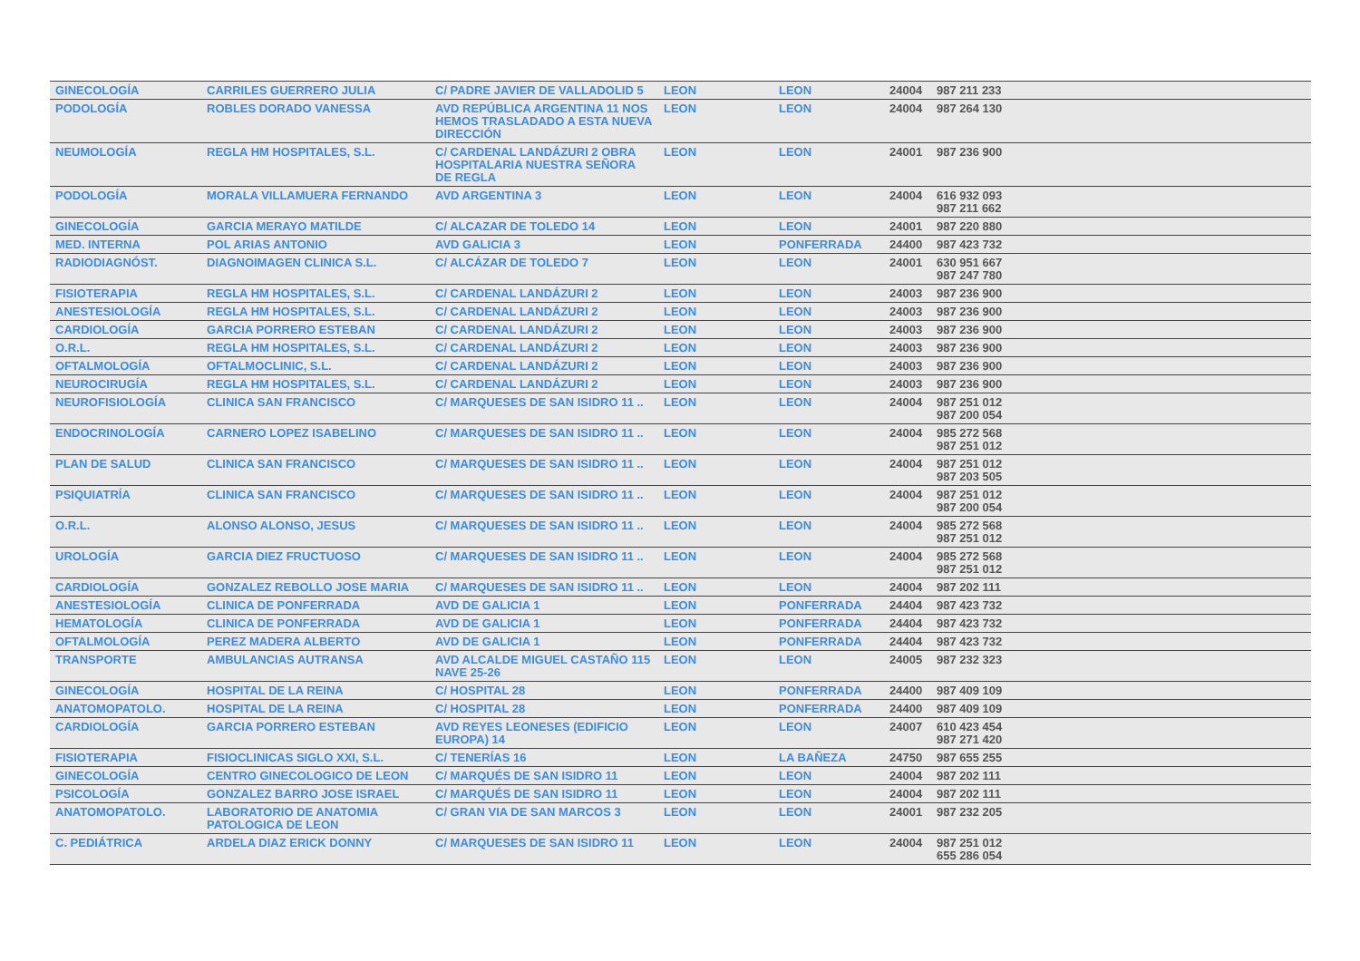| GINECOLOGÍA | CARRILES GUERRERO JULIA | C/ PADRE JAVIER DE VALLADOLID 5 | LEON | LEON | 24004 | 987 211 233 |
| PODOLOGÍA | ROBLES DORADO VANESSA | AVD REPÚBLICA ARGENTINA 11 NOS HEMOS TRASLADADO A ESTA NUEVA DIRECCIÓN | LEON | LEON | 24004 | 987 264 130 |
| NEUMOLOGÍA | REGLA HM HOSPITALES, S.L. | C/ CARDENAL LANDÁZURI 2 OBRA HOSPITALARIA NUESTRA SEÑORA DE REGLA | LEON | LEON | 24001 | 987 236 900 |
| PODOLOGÍA | MORALA VILLAMUERA FERNANDO | AVD ARGENTINA 3 | LEON | LEON | 24004 | 616 932 093 987 211 662 |
| GINECOLOGÍA | GARCIA MERAYO MATILDE | C/ ALCAZAR DE TOLEDO 14 | LEON | LEON | 24001 | 987 220 880 |
| MED. INTERNA | POL ARIAS ANTONIO | AVD GALICIA 3 | LEON | PONFERRADA | 24400 | 987 423 732 |
| RADIODIAGNÓST. | DIAGNOIMAGEN CLINICA S.L. | C/ ALCÁZAR DE TOLEDO 7 | LEON | LEON | 24001 | 630 951 667 987 247 780 |
| FISIOTERAPIA | REGLA HM HOSPITALES, S.L. | C/ CARDENAL LANDÁZURI 2 | LEON | LEON | 24003 | 987 236 900 |
| ANESTESIOLOGÍA | REGLA HM HOSPITALES, S.L. | C/ CARDENAL LANDÁZURI 2 | LEON | LEON | 24003 | 987 236 900 |
| CARDIOLOGÍA | GARCIA PORRERO ESTEBAN | C/ CARDENAL LANDÁZURI 2 | LEON | LEON | 24003 | 987 236 900 |
| O.R.L. | REGLA HM HOSPITALES, S.L. | C/ CARDENAL LANDÁZURI 2 | LEON | LEON | 24003 | 987 236 900 |
| OFTALMOLOGÍA | OFTALMOCLINIC, S.L. | C/ CARDENAL LANDÁZURI 2 | LEON | LEON | 24003 | 987 236 900 |
| NEUROCIRUGÍA | REGLA HM HOSPITALES, S.L. | C/ CARDENAL LANDÁZURI 2 | LEON | LEON | 24003 | 987 236 900 |
| NEUROFISIOLOGÍA | CLINICA SAN FRANCISCO | C/ MARQUESES DE SAN ISIDRO 11 .. | LEON | LEON | 24004 | 987 251 012 987 200 054 |
| ENDOCRINOLOGÍA | CARNERO LOPEZ ISABELINO | C/ MARQUESES DE SAN ISIDRO 11 .. | LEON | LEON | 24004 | 985 272 568 987 251 012 |
| PLAN DE SALUD | CLINICA SAN FRANCISCO | C/ MARQUESES DE SAN ISIDRO 11 .. | LEON | LEON | 24004 | 987 251 012 987 203 505 |
| PSIQUIATRÍA | CLINICA SAN FRANCISCO | C/ MARQUESES DE SAN ISIDRO 11 .. | LEON | LEON | 24004 | 987 251 012 987 200 054 |
| O.R.L. | ALONSO ALONSO, JESUS | C/ MARQUESES DE SAN ISIDRO 11 .. | LEON | LEON | 24004 | 985 272 568 987 251 012 |
| UROLOGÍA | GARCIA DIEZ FRUCTUOSO | C/ MARQUESES DE SAN ISIDRO 11 .. | LEON | LEON | 24004 | 985 272 568 987 251 012 |
| CARDIOLOGÍA | GONZALEZ REBOLLO JOSE MARIA | C/ MARQUESES DE SAN ISIDRO 11 .. | LEON | LEON | 24004 | 987 202 111 |
| ANESTESIOLOGÍA | CLINICA DE PONFERRADA | AVD DE GALICIA 1 | LEON | PONFERRADA | 24404 | 987 423 732 |
| HEMATOLOGÍA | CLINICA DE PONFERRADA | AVD DE GALICIA 1 | LEON | PONFERRADA | 24404 | 987 423 732 |
| OFTALMOLOGÍA | PEREZ MADERA ALBERTO | AVD DE GALICIA 1 | LEON | PONFERRADA | 24404 | 987 423 732 |
| TRANSPORTE | AMBULANCIAS AUTRANSA | AVD ALCALDE MIGUEL CASTAÑO 115 NAVE 25-26 | LEON | LEON | 24005 | 987 232 323 |
| GINECOLOGÍA | HOSPITAL DE LA REINA | C/ HOSPITAL 28 | LEON | PONFERRADA | 24400 | 987 409 109 |
| ANATOMOPATOLO. | HOSPITAL DE LA REINA | C/ HOSPITAL 28 | LEON | PONFERRADA | 24400 | 987 409 109 |
| CARDIOLOGÍA | GARCIA PORRERO ESTEBAN | AVD REYES LEONESES (EDIFICIO EUROPA) 14 | LEON | LEON | 24007 | 610 423 454 987 271 420 |
| FISIOTERAPIA | FISIOCLINICAS SIGLO XXI, S.L. | C/ TENERÍAS 16 | LEON | LA BAÑEZA | 24750 | 987 655 255 |
| GINECOLOGÍA | CENTRO GINECOLOGICO DE LEON | C/ MARQUÉS DE SAN ISIDRO 11 | LEON | LEON | 24004 | 987 202 111 |
| PSICOLOGÍA | GONZALEZ BARRO JOSE ISRAEL | C/ MARQUÉS DE SAN ISIDRO 11 | LEON | LEON | 24004 | 987 202 111 |
| ANATOMOPATOLO. | LABORATORIO DE ANATOMIA PATOLOGICA DE LEON | C/ GRAN VIA DE SAN MARCOS 3 | LEON | LEON | 24001 | 987 232 205 |
| C. PEDIÁTRICA | ARDELA DIAZ ERICK DONNY | C/ MARQUESES DE SAN ISIDRO 11 | LEON | LEON | 24004 | 987 251 012 655 286 054 |